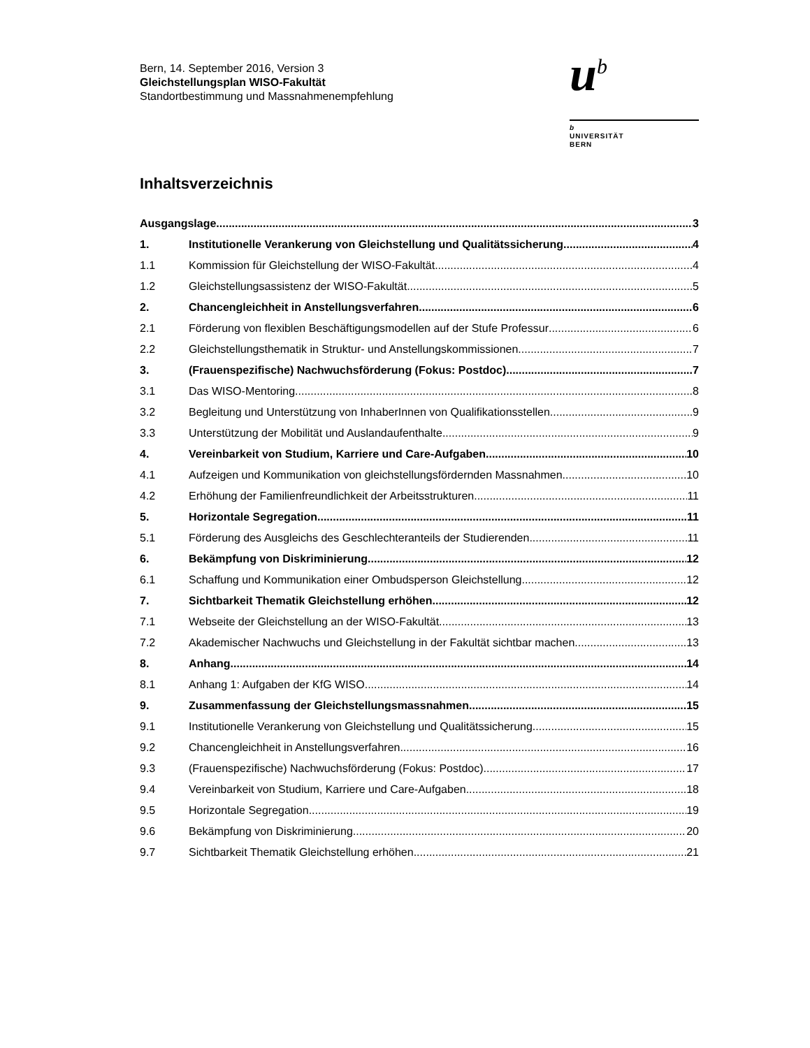Bern, 14. September 2016, Version 3
Gleichstellungsplan WISO-Fakultät
Standortbestimmung und Massnahmenempfehlung
u<sup>b</sup>
b
UNIVERSITÄT
BERN
Inhaltsverzeichnis
Ausgangslage 3
1. Institutionelle Verankerung von Gleichstellung und Qualitätssicherung 4
1.1 Kommission für Gleichstellung der WISO-Fakultät 4
1.2 Gleichstellungsassistenz der WISO-Fakultät 5
2. Chancengleichheit in Anstellungsverfahren 6
2.1 Förderung von flexiblen Beschäftigungsmodellen auf der Stufe Professur 6
2.2 Gleichstellungsthematik in Struktur- und Anstellungskommissionen 7
3. (Frauenspezifische) Nachwuchsförderung (Fokus: Postdoc) 7
3.1 Das WISO-Mentoring 8
3.2 Begleitung und Unterstützung von InhaberInnen von Qualifikationsstellen 9
3.3 Unterstützung der Mobilität und Auslandaufenthalte 9
4. Vereinbarkeit von Studium, Karriere und Care-Aufgaben 10
4.1 Aufzeigen und Kommunikation von gleichstellungsfördernden Massnahmen 10
4.2 Erhöhung der Familienfreundlichkeit der Arbeitsstrukturen 11
5. Horizontale Segregation 11
5.1 Förderung des Ausgleichs des Geschlechteranteils der Studierenden 11
6. Bekämpfung von Diskriminierung 12
6.1 Schaffung und Kommunikation einer Ombudsperson Gleichstellung 12
7. Sichtbarkeit Thematik Gleichstellung erhöhen 12
7.1 Webseite der Gleichstellung an der WISO-Fakultät 13
7.2 Akademischer Nachwuchs und Gleichstellung in der Fakultät sichtbar machen 13
8. Anhang 14
8.1 Anhang 1: Aufgaben der KfG WISO 14
9. Zusammenfassung der Gleichstellungsmassnahmen 15
9.1 Institutionelle Verankerung von Gleichstellung und Qualitätssicherung 15
9.2 Chancengleichheit in Anstellungsverfahren 16
9.3 (Frauenspezifische) Nachwuchsförderung (Fokus: Postdoc) 17
9.4 Vereinbarkeit von Studium, Karriere und Care-Aufgaben 18
9.5 Horizontale Segregation 19
9.6 Bekämpfung von Diskriminierung 20
9.7 Sichtbarkeit Thematik Gleichstellung erhöhen 21